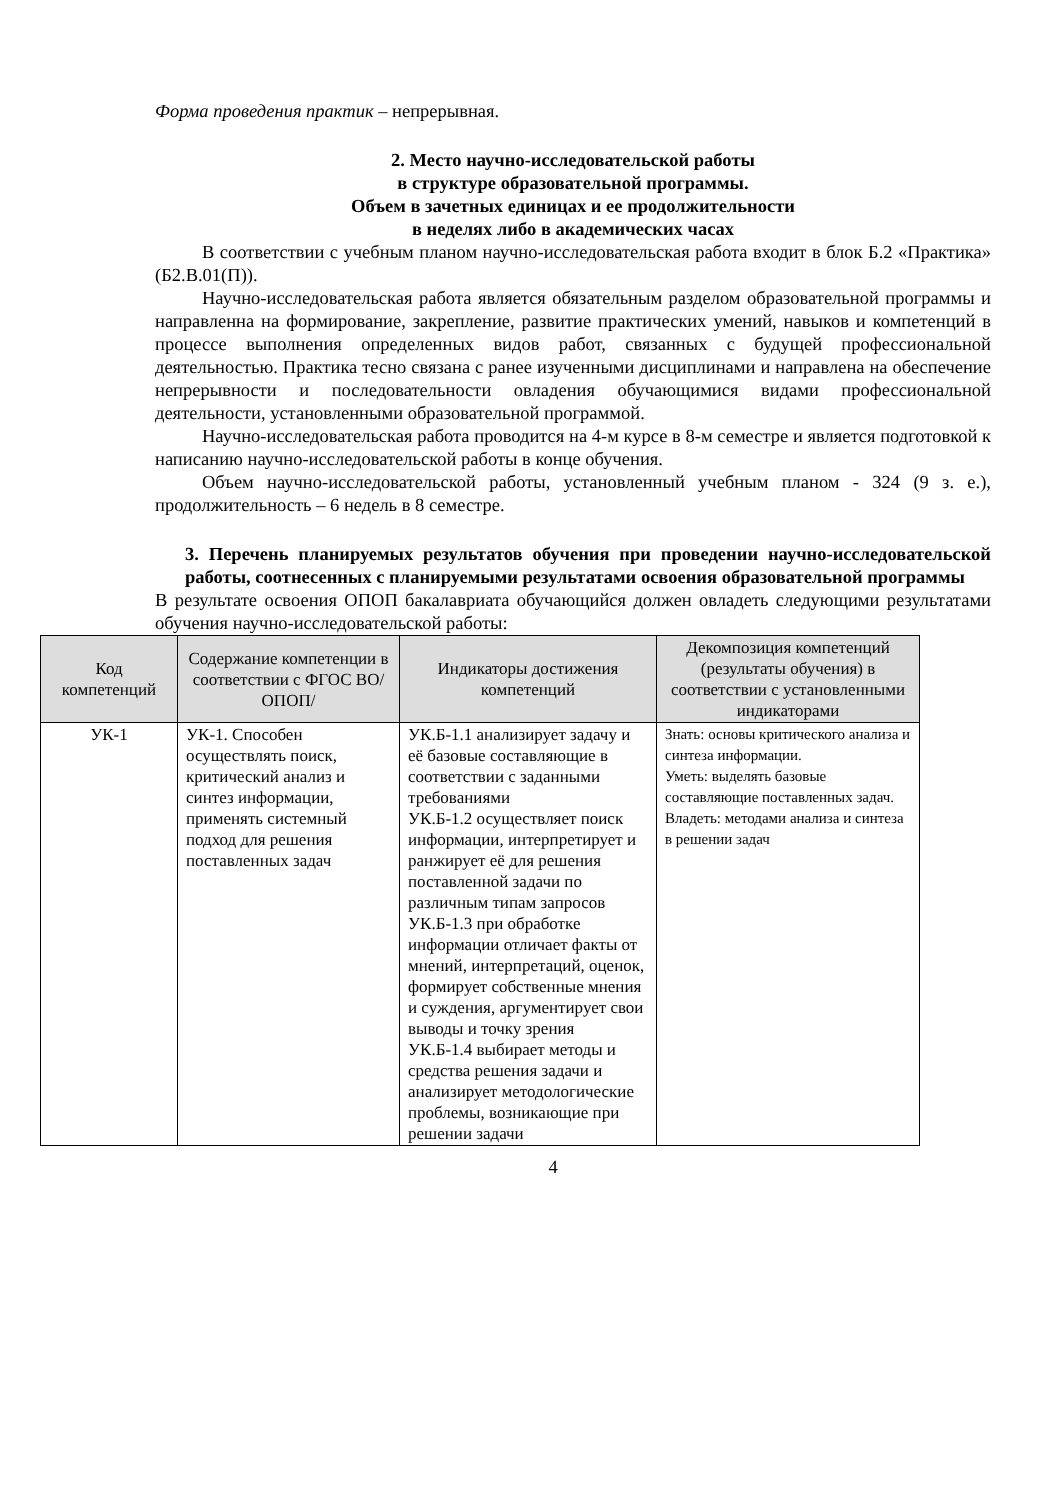Форма проведения практик – непрерывная.
2. Место научно-исследовательской работы
в структуре образовательной программы.
Объем в зачетных единицах и ее продолжительности
в неделях либо в академических часах
В соответствии с учебным планом научно-исследовательская работа входит в блок Б.2 «Практика» (Б2.В.01(П)).
Научно-исследовательская работа является обязательным разделом образовательной программы и направленна на формирование, закрепление, развитие практических умений, навыков и компетенций в процессе выполнения определенных видов работ, связанных с будущей профессиональной деятельностью. Практика тесно связана с ранее изученными дисциплинами и направлена на обеспечение непрерывности и последовательности овладения обучающимися видами профессиональной деятельности, установленными образовательной программой.
Научно-исследовательская работа проводится на 4-м курсе в 8-м семестре и является подготовкой к написанию научно-исследовательской работы в конце обучения.
Объем научно-исследовательской работы, установленный учебным планом - 324 (9 з. е.), продолжительность – 6 недель в 8 семестре.
3. Перечень планируемых результатов обучения при проведении научно-исследовательской работы, соотнесенных с планируемыми результатами освоения образовательной программы
В результате освоения ОПОП бакалавриата обучающийся должен овладеть следующими результатами обучения научно-исследовательской работы:
| Код компетенций | Содержание компетенции в соответствии с ФГОС ВО/ ОПОП/ | Индикаторы достижения компетенций | Декомпозиция компетенций (результаты обучения) в соответствии с установленными индикаторами |
| --- | --- | --- | --- |
| УК-1 | УК-1. Способен осуществлять поиск, критический анализ и синтез информации, применять системный подход для решения поставленных задач | УК.Б-1.1 анализирует задачу и её базовые составляющие в соответствии с заданными требованиями УК.Б-1.2 осуществляет поиск информации, интерпретирует и ранжирует её для решения поставленной задачи по различным типам запросов УК.Б-1.3 при обработке информации отличает факты от мнений, интерпретаций, оценок, формирует собственные мнения и суждения, аргументирует свои выводы и точку зрения УК.Б-1.4 выбирает методы и средства решения задачи и анализирует методологические проблемы, возникающие при решении задачи | Знать: основы критического анализа и синтеза информации. Уметь: выделять базовые составляющие поставленных задач. Владеть: методами анализа и синтеза в решении задач |
4